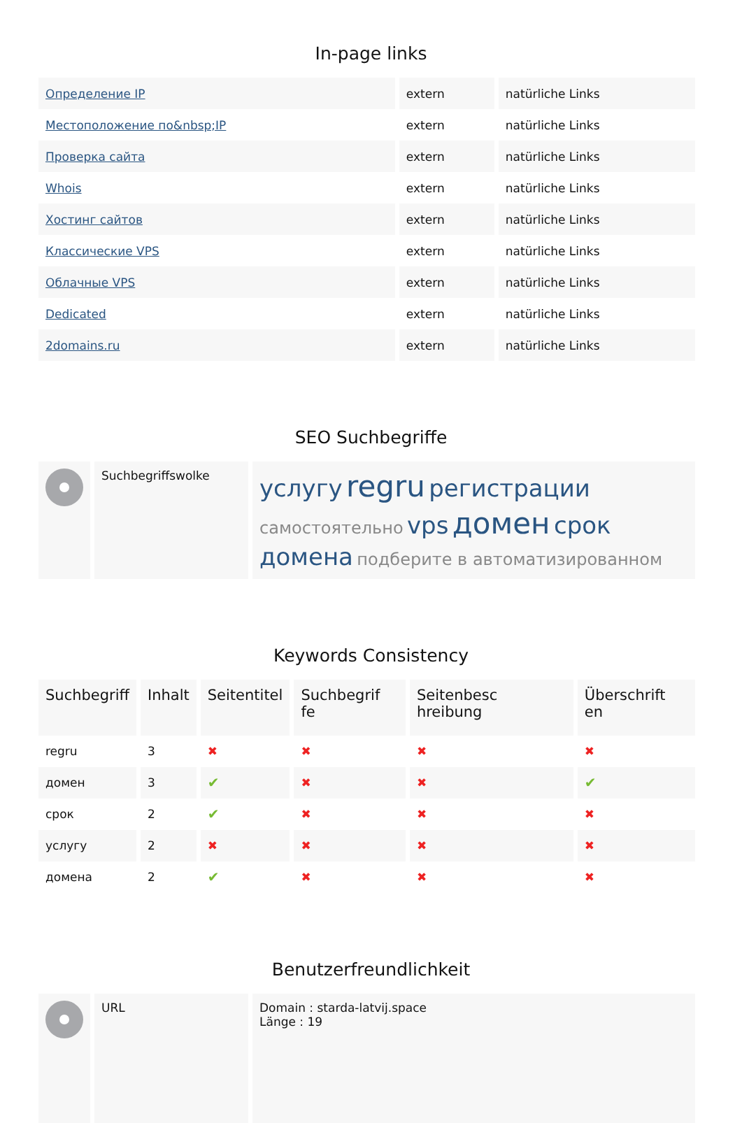In-page links
| Определение IP | extern | natürliche Links |
| Местоположение по&nbsp;IP | extern | natürliche Links |
| Проверка сайта | extern | natürliche Links |
| Whois | extern | natürliche Links |
| Хостинг сайтов | extern | natürliche Links |
| Классические VPS | extern | natürliche Links |
| Облачные VPS | extern | natürliche Links |
| Dedicated | extern | natürliche Links |
| 2domains.ru | extern | natürliche Links |
SEO Suchbegriffe
| | Suchbegriffswolke | услугу regru регистрации самостоятельно vps домен срок домена подберите в автоматизированном |
Keywords Consistency
| Suchbegriff | Inhalt | Seitentitel | Suchbegrif fe | Seitenbesc hreibung | Überschrift en |
| --- | --- | --- | --- | --- | --- |
| regru | 3 | ✖ | ✖ | ✖ | ✖ |
| домен | 3 | ✔ | ✖ | ✖ | ✔ |
| срок | 2 | ✔ | ✖ | ✖ | ✖ |
| услугу | 2 | ✖ | ✖ | ✖ | ✖ |
| домена | 2 | ✔ | ✖ | ✖ | ✖ |
Benutzerfreundlichkeit
| | URL | Domain : starda-latvij.space Länge : 19 |